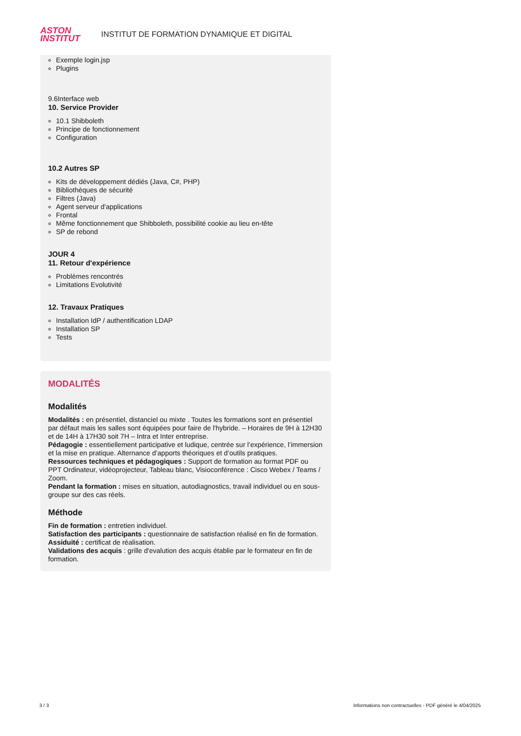ASTON
INSTITUT
INSTITUT DE FORMATION DYNAMIQUE ET DIGITAL
Exemple login.jsp
Plugins
9.6Interface web
10. Service Provider
10.1 Shibboleth
Principe de fonctionnement
Configuration
10.2 Autres SP
Kits de développement dédiés (Java, C#, PHP)
Bibliothèques de sécurité
Filtres (Java)
Agent serveur d'applications
Frontal
Même fonctionnement que Shibboleth, possibilité cookie au lieu en-tête
SP de rebond
JOUR 4
11. Retour d'expérience
Problèmes rencontrés
Limitations Evolutivité
12. Travaux Pratiques
Installation IdP / authentification LDAP
Installation SP
Tests
MODALITÉS
Modalités
Modalités : en présentiel, distanciel ou mixte . Toutes les formations sont en présentiel par défaut mais les salles sont équipées pour faire de l'hybride. – Horaires de 9H à 12H30 et de 14H à 17H30 soit 7H – Intra et Inter entreprise.
Pédagogie : essentiellement participative et ludique, centrée sur l’expérience, l’immersion et la mise en pratique. Alternance d’apports théoriques et d’outils pratiques.
Ressources techniques et pédagogiques : Support de formation au format PDF ou PPT Ordinateur, vidéoprojecteur, Tableau blanc, Visioconférence : Cisco Webex / Teams / Zoom.
Pendant la formation : mises en situation, autodiagnostics, travail individuel ou en sous-groupe sur des cas réels.
Méthode
Fin de formation : entretien individuel.
Satisfaction des participants : questionnaire de satisfaction réalisé en fin de formation.
Assiduité : certificat de réalisation.
Validations des acquis : grille d'evalution des acquis établie par le formateur en fin de formation.
3 / 3 Informations non contractuelles - PDF généré le 4/04/2025